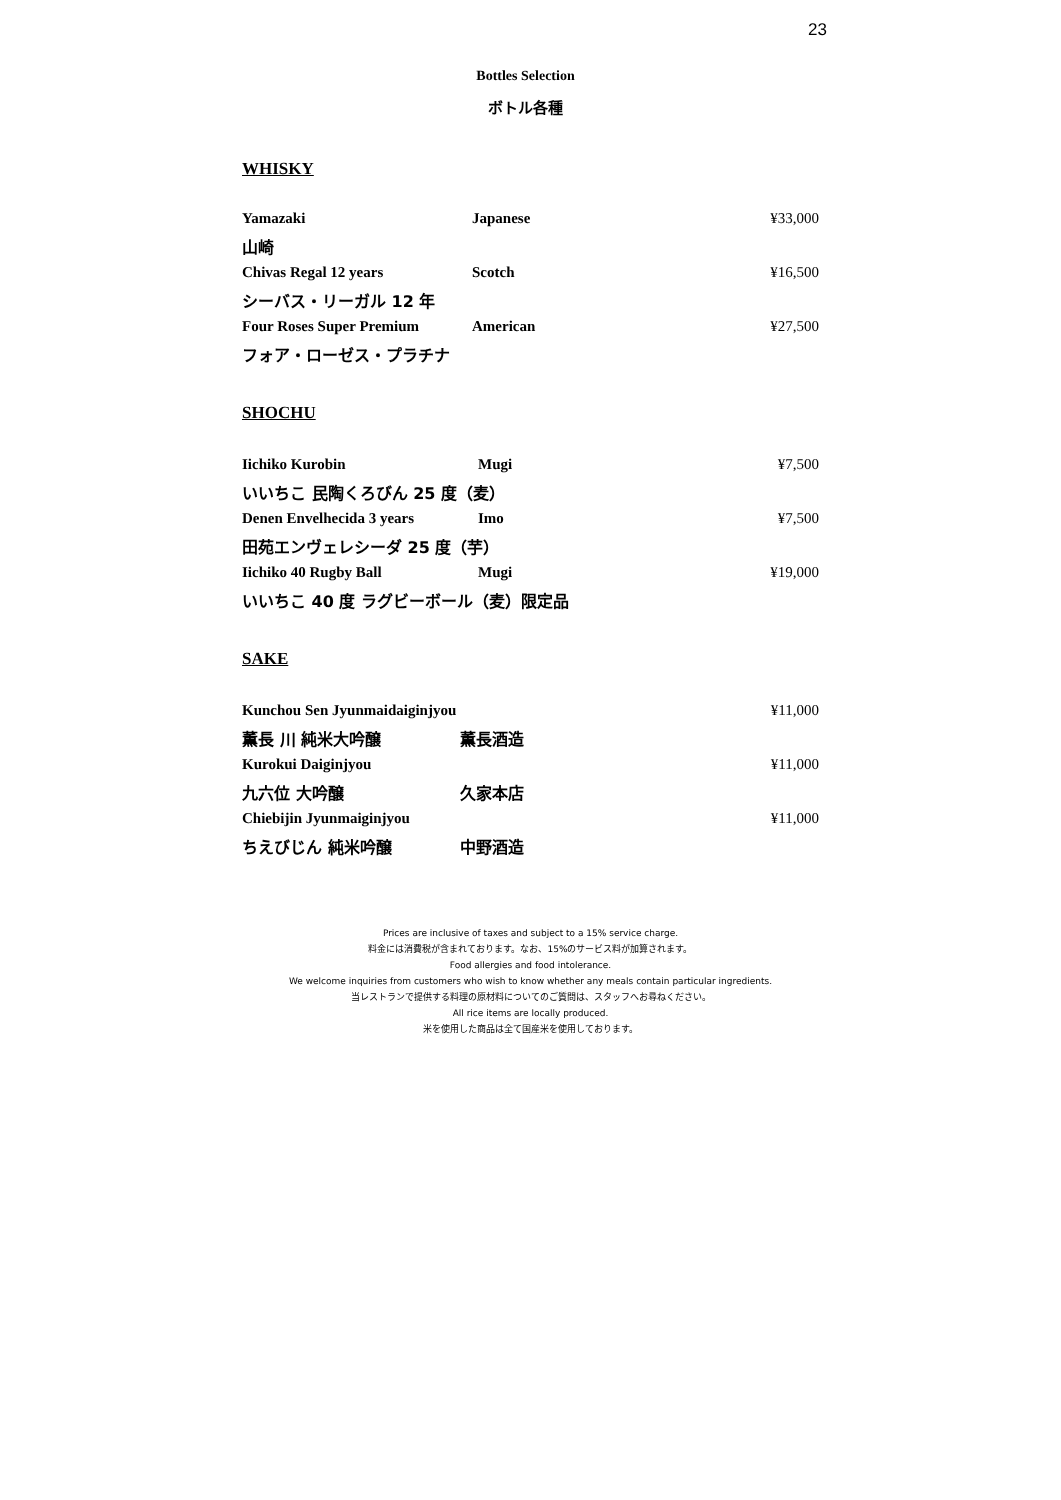23
Bottles Selection
ボトル各種
WHISKY
| Yamazaki | Japanese | ¥33,000 |
| 山崎 | | |
| Chivas Regal 12 years | Scotch | ¥16,500 |
| シーバス・リーガル 12 年 | | |
| Four Roses Super Premium | American | ¥27,500 |
| フォア・ローゼス・プラチナ | | |
SHOCHU
| Iichiko Kurobin | Mugi | ¥7,500 |
| いいちこ 民陶くろびん 25 度（麦） | | |
| Denen Envelhecida 3 years | Imo | ¥7,500 |
| 田苑エンヴェレシーダ 25 度（芋） | | |
| Iichiko 40 Rugby Ball | Mugi | ¥19,000 |
| いいちこ 40 度 ラグビーボール（麦）限定品 | | |
SAKE
| Kunchou Sen Jyunmaidaiginjyou | | ¥11,000 |
| 薫長 川 純米大吟醸 | 薫長酒造 | |
| Kurokui Daiginjyou | | ¥11,000 |
| 九六位 大吟醸 | 久家本店 | |
| Chiebijin Jyunmaiginjyou | | ¥11,000 |
| ちえびじん 純米吟醸 | 中野酒造 | |
Prices are inclusive of taxes and subject to a 15% service charge.
料金には消費税が含まれております。なお、15%のサービス料が加算されます。
Food allergies and food intolerance.
We welcome inquiries from customers who wish to know whether any meals contain particular ingredients.
当レストランで提供する料理の原材料についてのご質問は、スタッフへお尋ねください。
All rice items are locally produced.
米を使用した商品は全て国産米を使用しております。